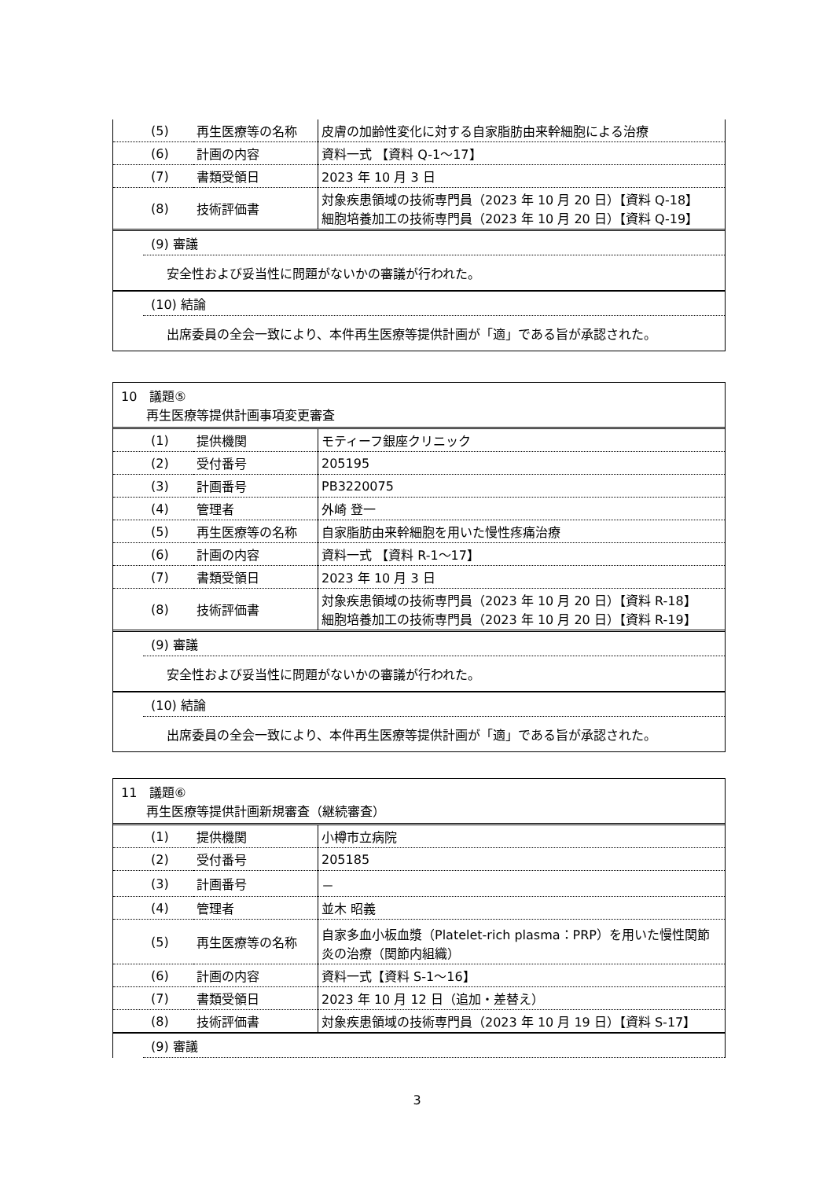| (5) | 再生医療等の名称 | 皮膚の加齢性変化に対する自家脂肪由来幹細胞による治療 |
| (6) | 計画の内容 | 資料一式 【資料 Q-1～17】 |
| (7) | 書類受領日 | 2023 年 10 月 3 日 |
| (8) | 技術評価書 | 対象疾患領域の技術専門員（2023 年 10 月 20 日）【資料 Q-18】 細胞培養加工の技術専門員（2023 年 10 月 20 日）【資料 Q-19】 |
(9) 審議
安全性および妥当性に問題がないかの審議が行われた。
(10) 結論
出席委員の全会一致により、本件再生医療等提供計画が「適」である旨が承認された。
10　議題⑤
　　再生医療等提供計画事項変更審査
| (1) | 提供機関 | モティーフ銀座クリニック |
| (2) | 受付番号 | 205195 |
| (3) | 計画番号 | PB3220075 |
| (4) | 管理者 | 外崎 登一 |
| (5) | 再生医療等の名称 | 自家脂肪由来幹細胞を用いた慢性疼痛治療 |
| (6) | 計画の内容 | 資料一式 【資料 R-1～17】 |
| (7) | 書類受領日 | 2023 年 10 月 3 日 |
| (8) | 技術評価書 | 対象疾患領域の技術専門員（2023 年 10 月 20 日）【資料 R-18】 細胞培養加工の技術専門員（2023 年 10 月 20 日）【資料 R-19】 |
(9) 審議
安全性および妥当性に問題がないかの審議が行われた。
(10) 結論
出席委員の全会一致により、本件再生医療等提供計画が「適」である旨が承認された。
11　議題⑥
　　再生医療等提供計画新規審査（継続審査）
| (1) | 提供機関 | 小樽市立病院 |
| (2) | 受付番号 | 205185 |
| (3) | 計画番号 | － |
| (4) | 管理者 | 並木 昭義 |
| (5) | 再生医療等の名称 | 自家多血小板血漿（Platelet-rich plasma：PRP）を用いた慢性関節炎の治療（関節内組織） |
| (6) | 計画の内容 | 資料一式【資料 S-1～16】 |
| (7) | 書類受領日 | 2023 年 10 月 12 日（追加・差替え） |
| (8) | 技術評価書 | 対象疾患領域の技術専門員（2023 年 10 月 19 日）【資料 S-17】 |
(9) 審議
3